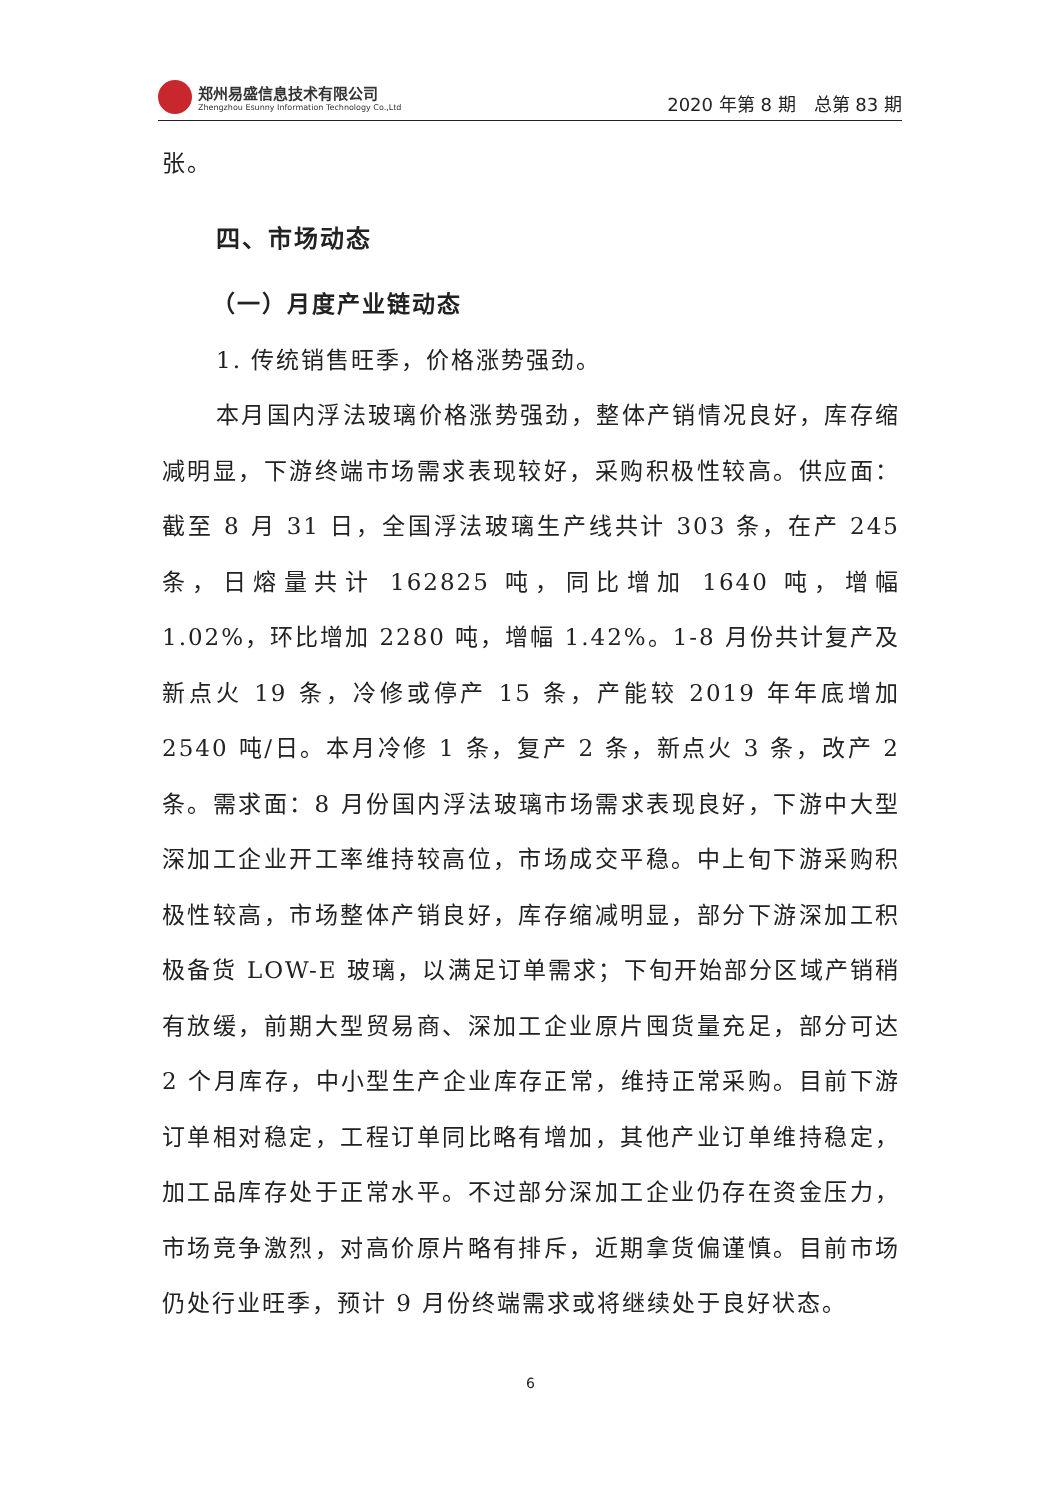郑州易盛信息技术有限公司
Zhengzhou Esunny Information Technology Co.,Ltd
2020 年第 8 期　总第 83 期
张。
四、市场动态
（一）月度产业链动态
1. 传统销售旺季，价格涨势强劲。
本月国内浮法玻璃价格涨势强劲，整体产销情况良好，库存缩减明显，下游终端市场需求表现较好，采购积极性较高。供应面：截至 8 月 31 日，全国浮法玻璃生产线共计 303 条，在产 245 条，日熔量共计 162825 吨，同比增加 1640 吨，增幅 1.02%，环比增加 2280 吨，增幅 1.42%。1-8 月份共计复产及新点火 19 条，冷修或停产 15 条，产能较 2019 年年底增加 2540 吨/日。本月冷修 1 条，复产 2 条，新点火 3 条，改产 2 条。需求面：8 月份国内浮法玻璃市场需求表现良好，下游中大型深加工企业开工率维持较高位，市场成交平稳。中上旬下游采购积极性较高，市场整体产销良好，库存缩减明显，部分下游深加工积极备货 LOW-E 玻璃，以满足订单需求；下旬开始部分区域产销稍有放缓，前期大型贸易商、深加工企业原片囤货量充足，部分可达 2 个月库存，中小型生产企业库存正常，维持正常采购。目前下游订单相对稳定，工程订单同比略有增加，其他产业订单维持稳定，加工品库存处于正常水平。不过部分深加工企业仍存在资金压力，市场竞争激烈，对高价原片略有排斥，近期拿货偏谨慎。目前市场仍处行业旺季，预计 9 月份终端需求或将继续处于良好状态。
6